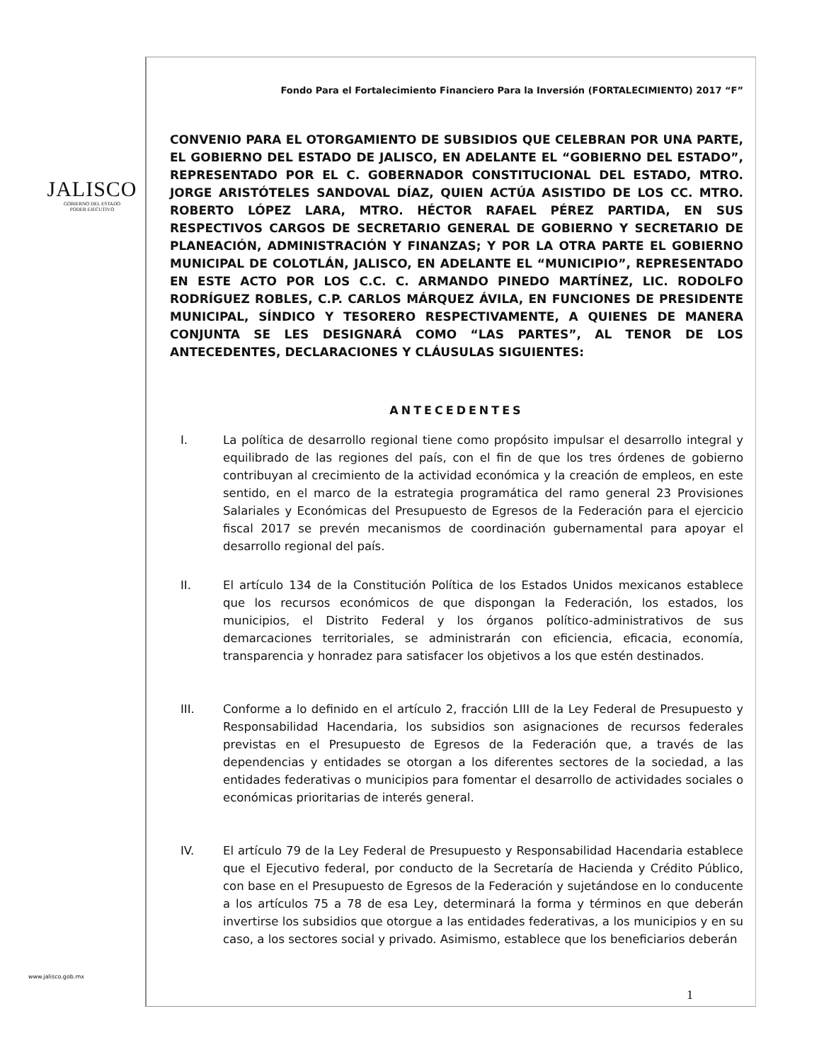JALISCO
GOBIERNO DEL ESTADO
PODER EJECUTIVO
www.jalisco.gob.mx
Fondo Para el Fortalecimiento Financiero Para la Inversión (FORTALECIMIENTO) 2017 “F”
CONVENIO PARA EL OTORGAMIENTO DE SUBSIDIOS QUE CELEBRAN POR UNA PARTE, EL GOBIERNO DEL ESTADO DE JALISCO, EN ADELANTE EL “GOBIERNO DEL ESTADO”, REPRESENTADO POR EL C. GOBERNADOR CONSTITUCIONAL DEL ESTADO, MTRO. JORGE ARISTÓTELES SANDOVAL DÍAZ, QUIEN ACTÚA ASISTIDO DE LOS CC. MTRO. ROBERTO LÓPEZ LARA, MTRO. HÉCTOR RAFAEL PÉREZ PARTIDA, EN SUS RESPECTIVOS CARGOS DE SECRETARIO GENERAL DE GOBIERNO Y SECRETARIO DE PLANEACIÓN, ADMINISTRACIÓN Y FINANZAS; Y POR LA OTRA PARTE EL GOBIERNO MUNICIPAL DE COLOTLÁN, JALISCO, EN ADELANTE EL “MUNICIPIO”, REPRESENTADO EN ESTE ACTO POR LOS C.C. C. ARMANDO PINEDO MARTÍNEZ, LIC. RODOLFO RODRÍGUEZ ROBLES, C.P. CARLOS MÁRQUEZ ÁVILA, EN FUNCIONES DE PRESIDENTE MUNICIPAL, SÍNDICO Y TESORERO RESPECTIVAMENTE, A QUIENES DE MANERA CONJUNTA SE LES DESIGNARÁ COMO “LAS PARTES”, AL TENOR DE LOS ANTECEDENTES, DECLARACIONES Y CLÁUSULAS SIGUIENTES:
ANTECEDENTES
I. La política de desarrollo regional tiene como propósito impulsar el desarrollo integral y equilibrado de las regiones del país, con el fin de que los tres órdenes de gobierno contribuyan al crecimiento de la actividad económica y la creación de empleos, en este sentido, en el marco de la estrategia programática del ramo general 23 Provisiones Salariales y Económicas del Presupuesto de Egresos de la Federación para el ejercicio fiscal 2017 se prevén mecanismos de coordinación gubernamental para apoyar el desarrollo regional del país.
II. El artículo 134 de la Constitución Política de los Estados Unidos mexicanos establece que los recursos económicos de que dispongan la Federación, los estados, los municipios, el Distrito Federal y los órganos político-administrativos de sus demarcaciones territoriales, se administrarán con eficiencia, eficacia, economía, transparencia y honradez para satisfacer los objetivos a los que estén destinados.
III. Conforme a lo definido en el artículo 2, fracción LIII de la Ley Federal de Presupuesto y Responsabilidad Hacendaria, los subsidios son asignaciones de recursos federales previstas en el Presupuesto de Egresos de la Federación que, a través de las dependencias y entidades se otorgan a los diferentes sectores de la sociedad, a las entidades federativas o municipios para fomentar el desarrollo de actividades sociales o económicas prioritarias de interés general.
IV. El artículo 79 de la Ley Federal de Presupuesto y Responsabilidad Hacendaria establece que el Ejecutivo federal, por conducto de la Secretaría de Hacienda y Crédito Público, con base en el Presupuesto de Egresos de la Federación y sujetándose en lo conducente a los artículos 75 a 78 de esa Ley, determinará la forma y términos en que deberán invertirse los subsidios que otorgue a las entidades federativas, a los municipios y en su caso, a los sectores social y privado. Asimismo, establece que los beneficiarios deberán
1